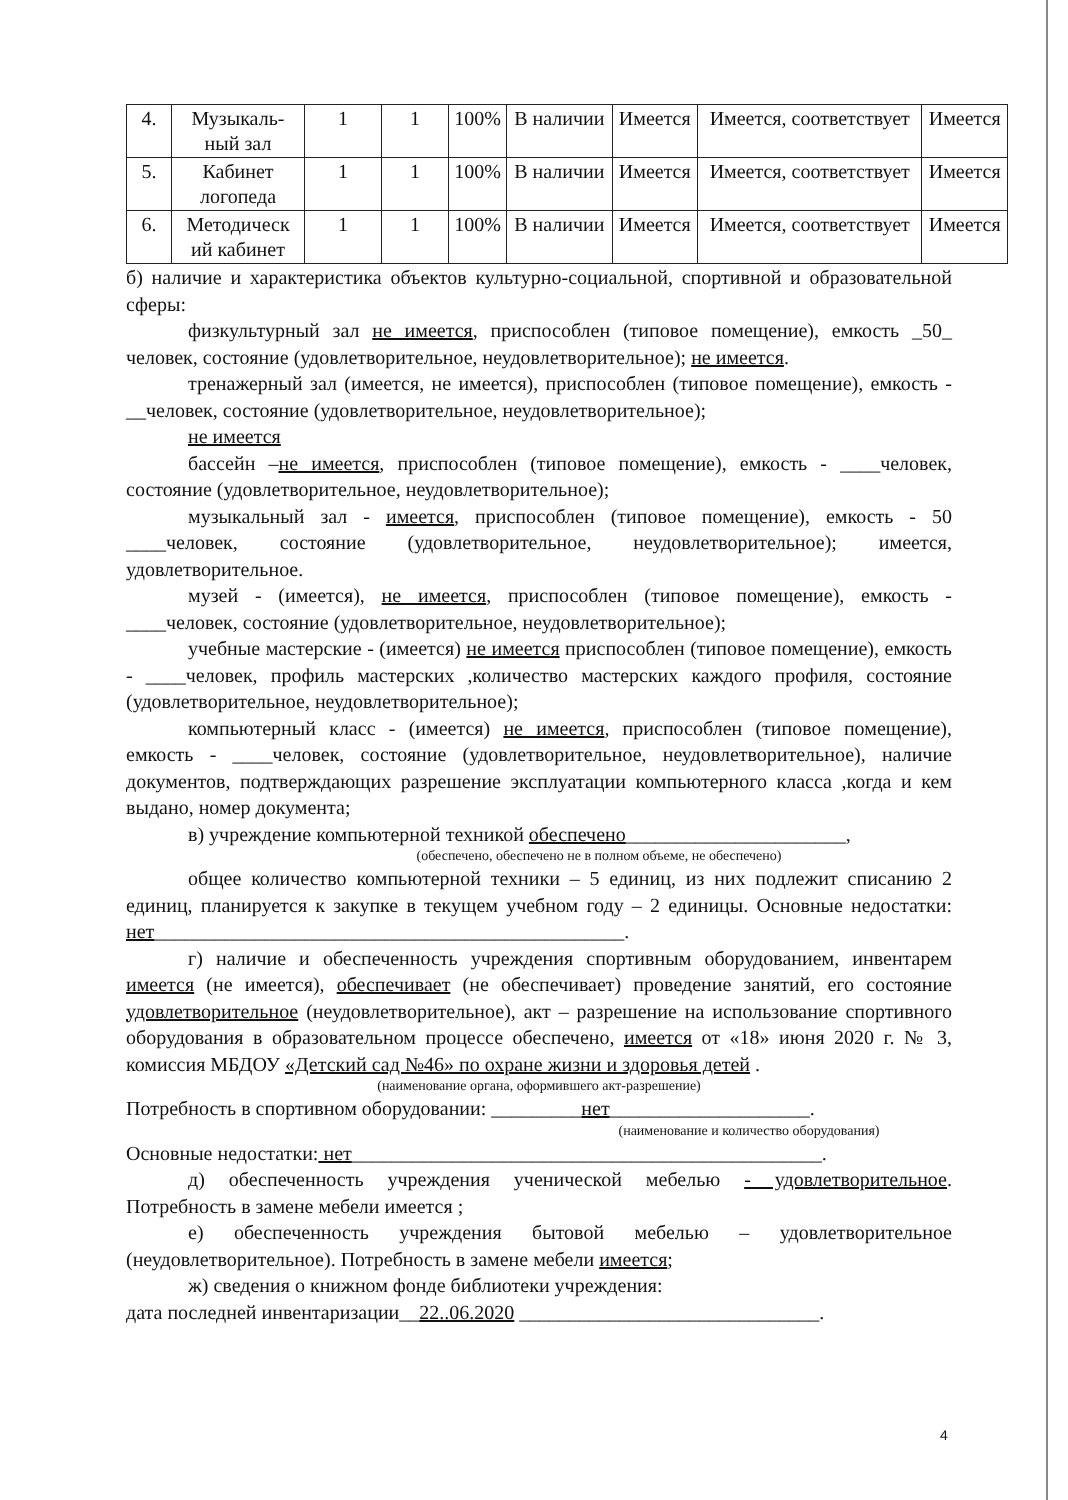| 4. | Музыкаль-ный зал | 1 | 1 | 100% | В наличии | Имеется | Имеется, соответствует | Имеется |
| 5. | Кабинет логопеда | 1 | 1 | 100% | В наличии | Имеется | Имеется, соответствует | Имеется |
| 6. | Методическ ий кабинет | 1 | 1 | 100% | В наличии | Имеется | Имеется, соответствует | Имеется |
б) наличие и характеристика объектов культурно-социальной, спортивной и образовательной сферы:
физкультурный зал не имеется, приспособлен (типовое помещение), емкость _50_ человек, состояние (удовлетворительное, неудовлетворительное); не имеется.
тренажерный зал (имеется, не имеется), приспособлен (типовое помещение), емкость - __человек, состояние (удовлетворительное, неудовлетворительное);
не имеется
бассейн –не имеется, приспособлен (типовое помещение), емкость - ____человек, состояние (удовлетворительное, неудовлетворительное);
музыкальный зал - имеется, приспособлен (типовое помещение), емкость - 50 ____человек, состояние (удовлетворительное, неудовлетворительное); имеется, удовлетворительное.
музей - (имеется), не имеется, приспособлен (типовое помещение), емкость - ____человек, состояние (удовлетворительное, неудовлетворительное);
учебные мастерские - (имеется) не имеется приспособлен (типовое помещение), емкость - ____человек, профиль мастерских ,количество мастерских каждого профиля, состояние (удовлетворительное, неудовлетворительное);
компьютерный класс - (имеется) не имеется, приспособлен (типовое помещение), емкость - ____человек, состояние (удовлетворительное, неудовлетворительное), наличие документов, подтверждающих разрешение эксплуатации компьютерного класса ,когда и кем выдано, номер документа;
в) учреждение компьютерной техникой обеспечено______________________,
(обеспечено, обеспечено не в полном объеме, не обеспечено)
общее количество компьютерной техники – 5 единиц, из них подлежит списанию 2 единиц, планируется к закупке в текущем учебном году – 2 единицы. Основные недостатки: нет_______________________________________________.
г) наличие и обеспеченность учреждения спортивным оборудованием, инвентарем имеется (не имеется), обеспечивает (не обеспечивает) проведение занятий, его состояние удовлетворительное (неудовлетворительное), акт – разрешение на использование спортивного оборудования в образовательном процессе обеспечено, имеется от «18» июня 2020 г. № 3, комиссия МБДОУ «Детский сад №46» по охране жизни и здоровья детей .
(наименование органа, оформившего акт-разрешение)
Потребность в спортивном оборудовании: _________нет____________________.
(наименование и количество оборудования)
Основные недостатки: нет_______________________________________________.
д) обеспеченность учреждения ученической мебелью - удовлетворительное. Потребность в замене мебели имеется ;
е) обеспеченность учреждения бытовой мебелью – удовлетворительное (неудовлетворительное). Потребность в замене мебели имеется;
ж) сведения о книжном фонде библиотеки учреждения:
дата последней инвентаризации__22..06.2020 ______________________________.
4